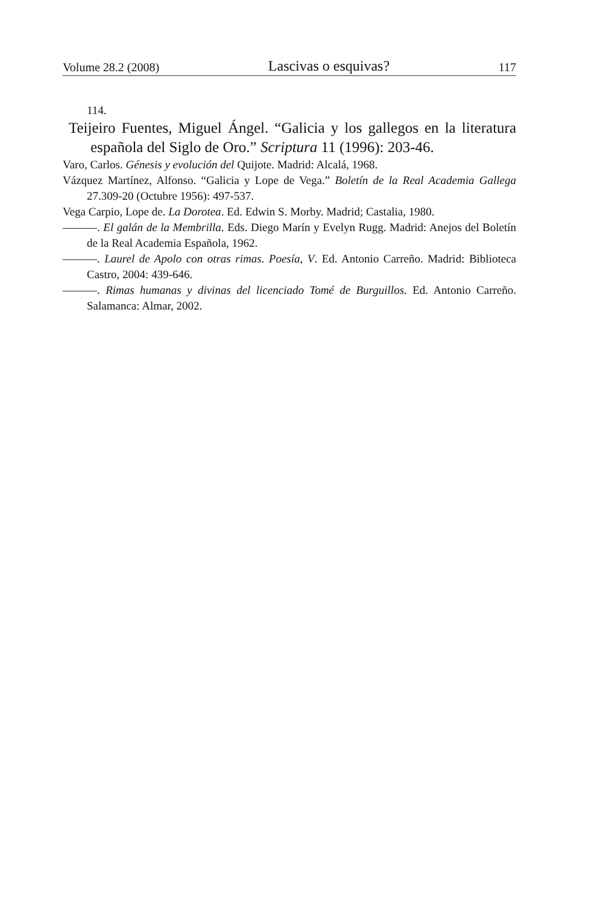Volume 28.2 (2008) Lascivas o esquivas? 117
114.
Teijeiro Fuentes, Miguel Ángel. “Galicia y los gallegos en la literatura española del Siglo de Oro.” Scriptura 11 (1996): 203-46.
Varo, Carlos. Génesis y evolución del Quijote. Madrid: Alcalá, 1968.
Vázquez Martínez, Alfonso. “Galicia y Lope de Vega.” Boletín de la Real Academia Gallega 27.309-20 (Octubre 1956): 497-537.
Vega Carpio, Lope de. La Dorotea. Ed. Edwin S. Morby. Madrid; Castalia, 1980.
———. El galán de la Membrilla. Eds. Diego Marín y Evelyn Rugg. Madrid: Anejos del Boletín de la Real Academia Española, 1962.
———. Laurel de Apolo con otras rimas. Poesía, V. Ed. Antonio Carreño. Madrid: Biblioteca Castro, 2004: 439-646.
———. Rimas humanas y divinas del licenciado Tomé de Burguillos. Ed. Antonio Carreño. Salamanca: Almar, 2002.